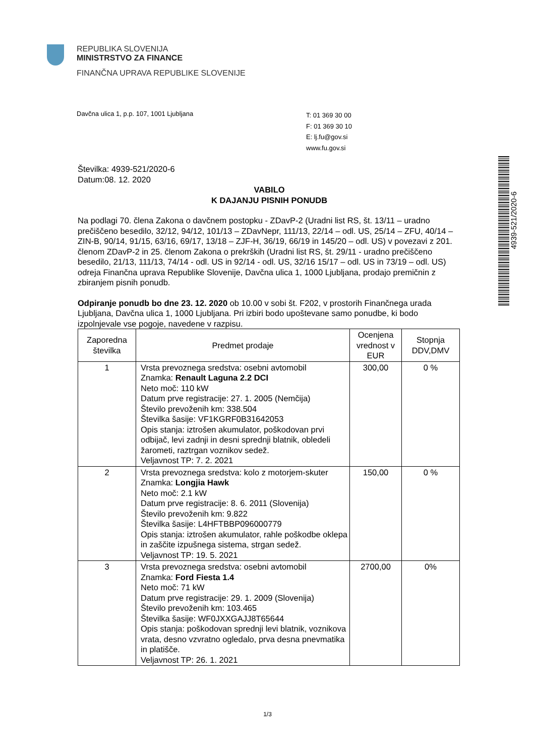REPUBLIKA SLOVENIJA
MINISTRSTVO ZA FINANCE
FINANČNA UPRAVA REPUBLIKE SLOVENIJE
Davčna ulica 1, p.p. 107, 1001 Ljubljana
T: 01 369 30 00
F: 01 369 30 10
E: lj.fu@gov.si
www.fu.gov.si
4939-521/2020-6
Številka: 4939-521/2020-6
Datum:08. 12. 2020
VABILO
K DAJANJU PISNIH PONUDB
Na podlagi 70. člena Zakona o davčnem postopku - ZDavP-2 (Uradni list RS, št. 13/11 – uradno prečiščeno besedilo, 32/12, 94/12, 101/13 – ZDavNepr, 111/13, 22/14 – odl. US, 25/14 – ZFU, 40/14 – ZIN-B, 90/14, 91/15, 63/16, 69/17, 13/18 – ZJF-H, 36/19, 66/19 in 145/20 – odl. US) v povezavi z 201. členom ZDavP-2 in 25. členom Zakona o prekrških (Uradni list RS, št. 29/11 - uradno prečiščeno besedilo, 21/13, 111/13, 74/14 - odl. US in 92/14 - odl. US, 32/16 15/17 – odl. US in 73/19 – odl. US) odreja Finančna uprava Republike Slovenije, Davčna ulica 1, 1000 Ljubljana, prodajo premičnin z zbiranjem pisnih ponudb.
Odpiranje ponudb bo dne 23. 12. 2020 ob 10.00 v sobi št. F202, v prostorih Finančnega urada Ljubljana, Davčna ulica 1, 1000 Ljubljana. Pri izbiri bodo upoštevane samo ponudbe, ki bodo izpolnjevale vse pogoje, navedene v razpisu.
| Zaporedna številka | Predmet prodaje | Ocenjena vrednost v EUR | Stopnja DDV,DMV |
| --- | --- | --- | --- |
| 1 | Vrsta prevoznega sredstva: osebni avtomobil Znamka: Renault Laguna 2.2 DCI Neto moč: 110 kW Datum prve registracije: 27. 1. 2005 (Nemčija) Število prevoženih km: 338.504 Številka šasije: VF1KGRF0B31642053 Opis stanja: iztrošen akumulator, poškodovan prvi odbijač, levi zadnji in desni sprednji blatnik, obledeli žarometi, raztrgan voznikov sedež. Veljavnost TP: 7. 2. 2021 | 300,00 | 0 % |
| 2 | Vrsta prevoznega sredstva: kolo z motorjem-skuter Znamka: Longjia Hawk Neto moč: 2.1 kW Datum prve registracije: 8. 6. 2011 (Slovenija) Število prevoženih km: 9.822 Številka šasije: L4HFTBBP096000779 Opis stanja: iztrošen akumulator, rahle poškodbe oklepa in zaščite izpušnega sistema, strgan sedež. Veljavnost TP: 19. 5. 2021 | 150,00 | 0 % |
| 3 | Vrsta prevoznega sredstva: osebni avtomobil Znamka: Ford Fiesta 1.4 Neto moč: 71 kW Datum prve registracije: 29. 1. 2009 (Slovenija) Število prevoženih km: 103.465 Številka šasije: WF0JXXGAJJ8T65644 Opis stanja: poškodovan sprednji levi blatnik, voznikova vrata, desno vzvratno ogledalo, prva desna pnevmatika in platišče. Veljavnost TP: 26. 1. 2021 | 2700,00 | 0% |
1/3